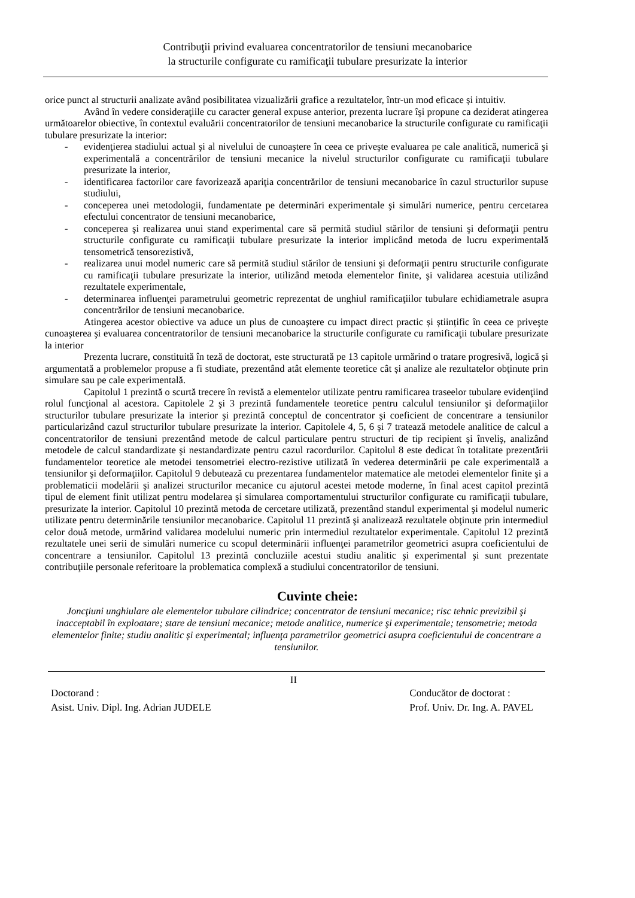Contribuţii privind evaluarea concentratorilor de tensiuni mecanobarice
la structurile configurate cu ramificaţii tubulare presurizate la interior
orice punct al structurii analizate având posibilitatea vizualizării grafice a rezultatelor, într-un mod eficace și intuitiv.
Având în vedere consideraţiile cu caracter general expuse anterior, prezenta lucrare îşi propune ca deziderat atingerea următoarelor obiective, în contextul evaluării concentratorilor de tensiuni mecanobarice la structurile configurate cu ramificaţii tubulare presurizate la interior:
- evidenţierea stadiului actual şi al nivelului de cunoaştere în ceea ce priveşte evaluarea pe cale analitică, numerică şi experimentală a concentrărilor de tensiuni mecanice la nivelul structurilor configurate cu ramificaţii tubulare presurizate la interior,
- identificarea factorilor care favorizează apariţia concentrărilor de tensiuni mecanobarice în cazul structurilor supuse studiului,
- conceperea unei metodologii, fundamentate pe determinări experimentale şi simulări numerice, pentru cercetarea efectului concentrator de tensiuni mecanobarice,
- conceperea şi realizarea unui stand experimental care să permită studiul stărilor de tensiuni şi deformaţii pentru structurile configurate cu ramificaţii tubulare presurizate la interior implicând metoda de lucru experimentală tensometrică tensorezistivă,
- realizarea unui model numeric care să permită studiul stărilor de tensiuni şi deformaţii pentru structurile configurate cu ramificaţii tubulare presurizate la interior, utilizând metoda elementelor finite, şi validarea acestuia utilizând rezultatele experimentale,
- determinarea influenţei parametrului geometric reprezentat de unghiul ramificaţiilor tubulare echidiametrale asupra concentrărilor de tensiuni mecanobarice.
Atingerea acestor obiective va aduce un plus de cunoaştere cu impact direct practic și științific în ceea ce priveşte cunoaşterea şi evaluarea concentratorilor de tensiuni mecanobarice la structurile configurate cu ramificaţii tubulare presurizate la interior
Prezenta lucrare, constituită în teză de doctorat, este structurată pe 13 capitole urmărind o tratare progresivă, logică și argumentată a problemelor propuse a fi studiate, prezentând atât elemente teoretice cât și analize ale rezultatelor obţinute prin simulare sau pe cale experimentală.
Capitolul 1 prezintă o scurtă trecere în revistă a elementelor utilizate pentru ramificarea traseelor tubulare evidenţiind rolul funcţional al acestora. Capitolele 2 şi 3 prezintă fundamentele teoretice pentru calculul tensiunilor şi deformaţiilor structurilor tubulare presurizate la interior şi prezintă conceptul de concentrator şi coeficient de concentrare a tensiunilor particularizând cazul structurilor tubulare presurizate la interior. Capitolele 4, 5, 6 şi 7 tratează metodele analitice de calcul a concentratorilor de tensiuni prezentând metode de calcul particulare pentru structuri de tip recipient şi înveliş, analizând metodele de calcul standardizate şi nestandardizate pentru cazul racordurilor. Capitolul 8 este dedicat în totalitate prezentării fundamentelor teoretice ale metodei tensometriei electro-rezistive utilizată în vederea determinării pe cale experimentală a tensiunilor şi deformaţiilor. Capitolul 9 debutează cu prezentarea fundamentelor matematice ale metodei elementelor finite şi a problematicii modelării şi analizei structurilor mecanice cu ajutorul acestei metode moderne, în final acest capitol prezintă tipul de element finit utilizat pentru modelarea şi simularea comportamentului structurilor configurate cu ramificaţii tubulare, presurizate la interior. Capitolul 10 prezintă metoda de cercetare utilizată, prezentând standul experimental şi modelul numeric utilizate pentru determinările tensiunilor mecanobarice. Capitolul 11 prezintă şi analizează rezultatele obţinute prin intermediul celor două metode, urmărind validarea modelului numeric prin intermediul rezultatelor experimentale. Capitolul 12 prezintă rezultatele unei serii de simulări numerice cu scopul determinării influenţei parametrilor geometrici asupra coeficientului de concentrare a tensiunilor. Capitolul 13 prezintă concluziile acestui studiu analitic şi experimental şi sunt prezentate contribuţiile personale referitoare la problematica complexă a studiului concentratorilor de tensiuni.
Cuvinte cheie:
Joncţiuni unghiulare ale elementelor tubulare cilindrice; concentrator de tensiuni mecanice; risc tehnic previzibil şi inacceptabil în exploatare; stare de tensiuni mecanice; metode analitice, numerice şi experimentale; tensometrie; metoda elementelor finite; studiu analitic și experimental; influenţa parametrilor geometrici asupra coeficientului de concentrare a tensiunilor.
II
Doctorand :
Asist. Univ. Dipl. Ing. Adrian JUDELE
Conducător de doctorat :
Prof. Univ. Dr. Ing. A. PAVEL